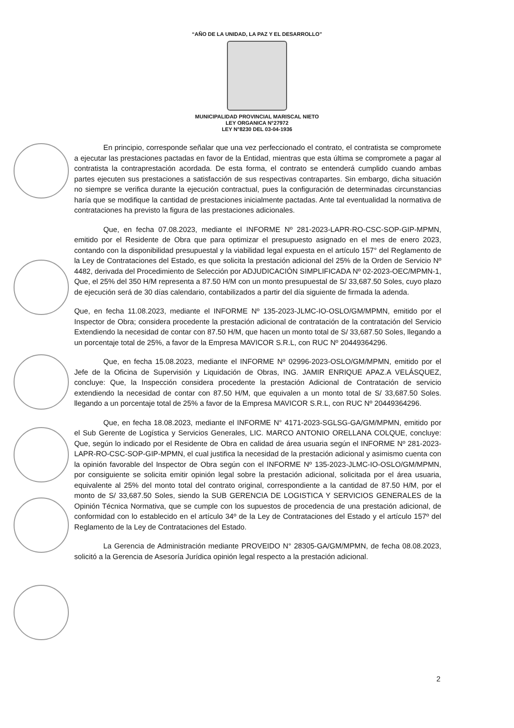“AÑO DE LA UNIDAD, LA PAZ Y EL DESARROLLO”
MUNICIPALIDAD PROVINCIAL MARISCAL NIETO
LEY ORGANICA N°27972
LEY N°8230 DEL 03-04-1936
En principio, corresponde señalar que una vez perfeccionado el contrato, el contratista se compromete a ejecutar las prestaciones pactadas en favor de la Entidad, mientras que esta última se compromete a pagar al contratista la contraprestación acordada. De esta forma, el contrato se entenderá cumplido cuando ambas partes ejecuten sus prestaciones a satisfacción de sus respectivas contrapartes. Sin embargo, dicha situación no siempre se verifica durante la ejecución contractual, pues la configuración de determinadas circunstancias haría que se modifique la cantidad de prestaciones inicialmente pactadas. Ante tal eventualidad la normativa de contrataciones ha previsto la figura de las prestaciones adicionales.
Que, en fecha 07.08.2023, mediante el INFORME Nº 281-2023-LAPR-RO-CSC-SOP-GIP-MPMN, emitido por el Residente de Obra que para optimizar el presupuesto asignado en el mes de enero 2023, contando con la disponibilidad presupuestal y la viabilidad legal expuesta en el artículo 157° del Reglamento de la Ley de Contrataciones del Estado, es que solicita la prestación adicional del 25% de la Orden de Servicio Nº 4482, derivada del Procedimiento de Selección por ADJUDICACIÓN SIMPLIFICADA Nº 02-2023-OEC/MPMN-1, Que, el 25% del 350 H/M representa a 87.50 H/M con un monto presupuestal de S/ 33,687.50 Soles, cuyo plazo de ejecución será de 30 días calendario, contabilizados a partir del día siguiente de firmada la adenda.
Que, en fecha 11.08.2023, mediante el INFORME Nº 135-2023-JLMC-IO-OSLO/GM/MPMN, emitido por el Inspector de Obra; considera procedente la prestación adicional de contratación de la contratación del Servicio Extendiendo la necesidad de contar con 87.50 H/M, que hacen un monto total de S/ 33,687.50 Soles, llegando a un porcentaje total de 25%, a favor de la Empresa MAVICOR S.R.L, con RUC Nº 20449364296.
Que, en fecha 15.08.2023, mediante el INFORME Nº 02996-2023-OSLO/GM/MPMN, emitido por el Jefe de la Oficina de Supervisión y Liquidación de Obras, ING. JAMIR ENRIQUE APAZ.A VELÁSQUEZ, concluye: Que, la Inspección considera procedente la prestación Adicional de Contratación de servicio extendiendo la necesidad de contar con 87.50 H/M, que equivalen a un monto total de S/ 33,687.50 Soles. llegando a un porcentaje total de 25% a favor de la Empresa MAVICOR S.R.L, con RUC Nº 20449364296.
Que, en fecha 18.08.2023, mediante el INFORME N° 4171-2023-SGLSG-GA/GM/MPMN, emitido por el Sub Gerente de Logística y Servicios Generales, LIC. MARCO ANTONIO ORELLANA COLQUE, concluye: Que, según lo indicado por el Residente de Obra en calidad de área usuaria según el INFORME Nº 281-2023-LAPR-RO-CSC-SOP-GIP-MPMN, el cual justifica la necesidad de la prestación adicional y asimismo cuenta con la opinión favorable del Inspector de Obra según con el INFORME Nº 135-2023-JLMC-IO-OSLO/GM/MPMN, por consiguiente se solicita emitir opinión legal sobre la prestación adicional, solicitada por el área usuaria, equivalente al 25% del monto total del contrato original, correspondiente a la cantidad de 87.50 H/M, por el monto de S/ 33,687.50 Soles, siendo la SUB GERENCIA DE LOGISTICA Y SERVICIOS GENERALES de la Opinión Técnica Normativa, que se cumple con los supuestos de procedencia de una prestación adicional, de conformidad con lo establecido en el artículo 34º de la Ley de Contrataciones del Estado y el artículo 157º del Reglamento de la Ley de Contrataciones del Estado.
La Gerencia de Administración mediante PROVEIDO N° 28305-GA/GM/MPMN, de fecha 08.08.2023, solicitó a la Gerencia de Asesoría Jurídica opinión legal respecto a la prestación adicional.
2